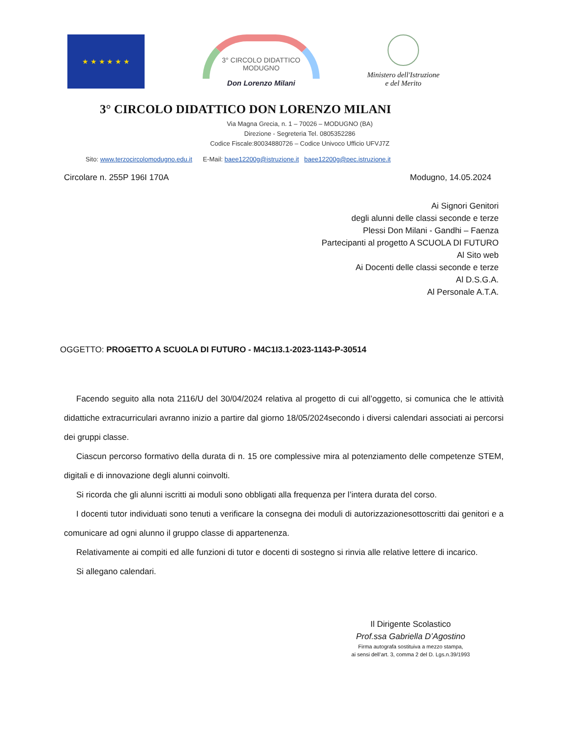★ ★ ★ ★ ★ ★
3° CIRCOLO DIDATTICO MODUGNO
Don Lorenzo Milani
Ministero dell'Istruzione
e del Merito
3° CIRCOLO DIDATTICO DON LORENZO MILANI
Via Magna Grecia, n. 1 – 70026 – MODUGNO (BA)
Direzione - Segreteria Tel. 0805352286
Codice Fiscale:80034880726 – Codice Univoco Ufficio UFVJ7Z
Sito: www.terzocircolomodugno.edu.it E-Mail: baee12200g@istruzione.it baee12200g@pec.istruzione.it
Circolare n. 255P 196I 170A Modugno, 14.05.2024
Ai Signori Genitori
degli alunni delle classi seconde e terze
Plessi Don Milani - Gandhi – Faenza
Partecipanti al progetto A SCUOLA DI FUTURO
Al Sito web
Ai Docenti delle classi seconde e terze
Al D.S.G.A.
Al Personale A.T.A.
OGGETTO: PROGETTO A SCUOLA DI FUTURO - M4C1I3.1-2023-1143-P-30514
Facendo seguito alla nota 2116/U del 30/04/2024 relativa al progetto di cui all’oggetto, si comunica che le attività didattiche extracurriculari avranno inizio a partire dal giorno 18/05/2024secondo i diversi calendari associati ai percorsi dei gruppi classe.
Ciascun percorso formativo della durata di n. 15 ore complessive mira al potenziamento delle competenze STEM, digitali e di innovazione degli alunni coinvolti.
Si ricorda che gli alunni iscritti ai moduli sono obbligati alla frequenza per l’intera durata del corso.
I docenti tutor individuati sono tenuti a verificare la consegna dei moduli di autorizzazionesottoscritti dai genitori e a comunicare ad ogni alunno il gruppo classe di appartenenza.
Relativamente ai compiti ed alle funzioni di tutor e docenti di sostegno si rinvia alle relative lettere di incarico.
Si allegano calendari.
Il Dirigente Scolastico
Prof.ssa Gabriella D’Agostino
Firma autografa sostituiva a mezzo stampa,
ai sensi dell’art. 3, comma 2 del D. Lgs.n.39/1993